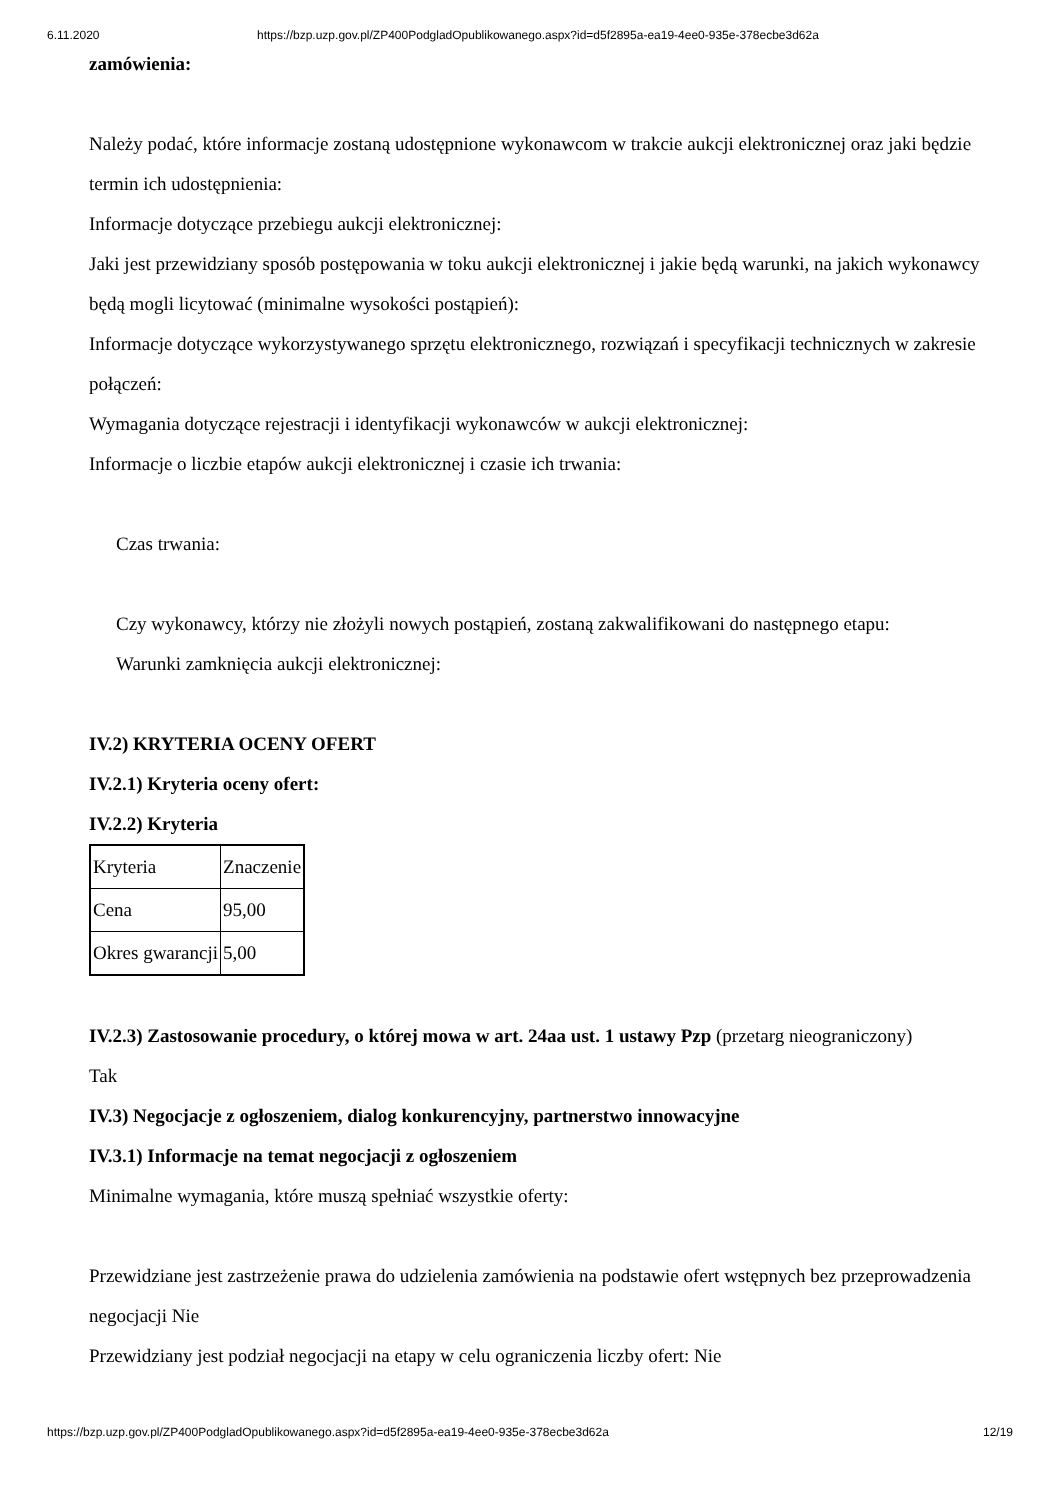6.11.2020 https://bzp.uzp.gov.pl/ZP400PodgladOpublikowanego.aspx?id=d5f2895a-ea19-4ee0-935e-378ecbe3d62a
zamówienia:
Należy podać, które informacje zostaną udostępnione wykonawcom w trakcie aukcji elektronicznej oraz jaki będzie termin ich udostępnienia:
Informacje dotyczące przebiegu aukcji elektronicznej:
Jaki jest przewidziany sposób postępowania w toku aukcji elektronicznej i jakie będą warunki, na jakich wykonawcy będą mogli licytować (minimalne wysokości postąpień):
Informacje dotyczące wykorzystywanego sprzętu elektronicznego, rozwiązań i specyfikacji technicznych w zakresie połączeń:
Wymagania dotyczące rejestracji i identyfikacji wykonawców w aukcji elektronicznej:
Informacje o liczbie etapów aukcji elektronicznej i czasie ich trwania:
Czas trwania:
Czy wykonawcy, którzy nie złożyli nowych postąpień, zostaną zakwalifikowani do następnego etapu:
Warunki zamknięcia aukcji elektronicznej:
IV.2) KRYTERIA OCENY OFERT
IV.2.1) Kryteria oceny ofert:
IV.2.2) Kryteria
| Kryteria | Znaczenie |
| Cena | 95,00 |
| Okres gwarancji | 5,00 |
IV.2.3) Zastosowanie procedury, o której mowa w art. 24aa ust. 1 ustawy Pzp (przetarg nieograniczony)
Tak
IV.3) Negocjacje z ogłoszeniem, dialog konkurencyjny, partnerstwo innowacyjne
IV.3.1) Informacje na temat negocjacji z ogłoszeniem
Minimalne wymagania, które muszą spełniać wszystkie oferty:
Przewidziane jest zastrzeżenie prawa do udzielenia zamówienia na podstawie ofert wstępnych bez przeprowadzenia negocjacji Nie
Przewidziany jest podział negocjacji na etapy w celu ograniczenia liczby ofert: Nie
https://bzp.uzp.gov.pl/ZP400PodgladOpublikowanego.aspx?id=d5f2895a-ea19-4ee0-935e-378ecbe3d62a 12/19